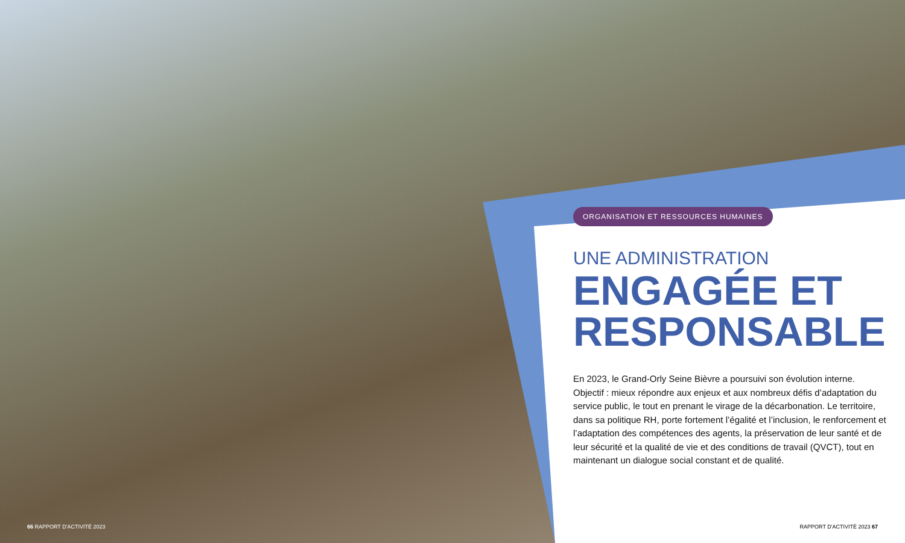66 RAPPORT D'ACTIVITÉ 2023
ORGANISATION ET RESSOURCES HUMAINES
UNE ADMINISTRATION
ENGAGÉE ET RESPONSABLE
En 2023, le Grand-Orly Seine Bièvre a poursuivi son évolution interne. Objectif : mieux répondre aux enjeux et aux nombreux défis d’adaptation du service public, le tout en prenant le virage de la décarbonation. Le territoire, dans sa politique RH, porte fortement l’égalité et l’inclusion, le renforcement et l’adaptation des compétences des agents, la préservation de leur santé et de leur sécurité et la qualité de vie et des conditions de travail (QVCT), tout en maintenant un dialogue social constant et de qualité.
RAPPORT D'ACTIVITÉ 2023 67